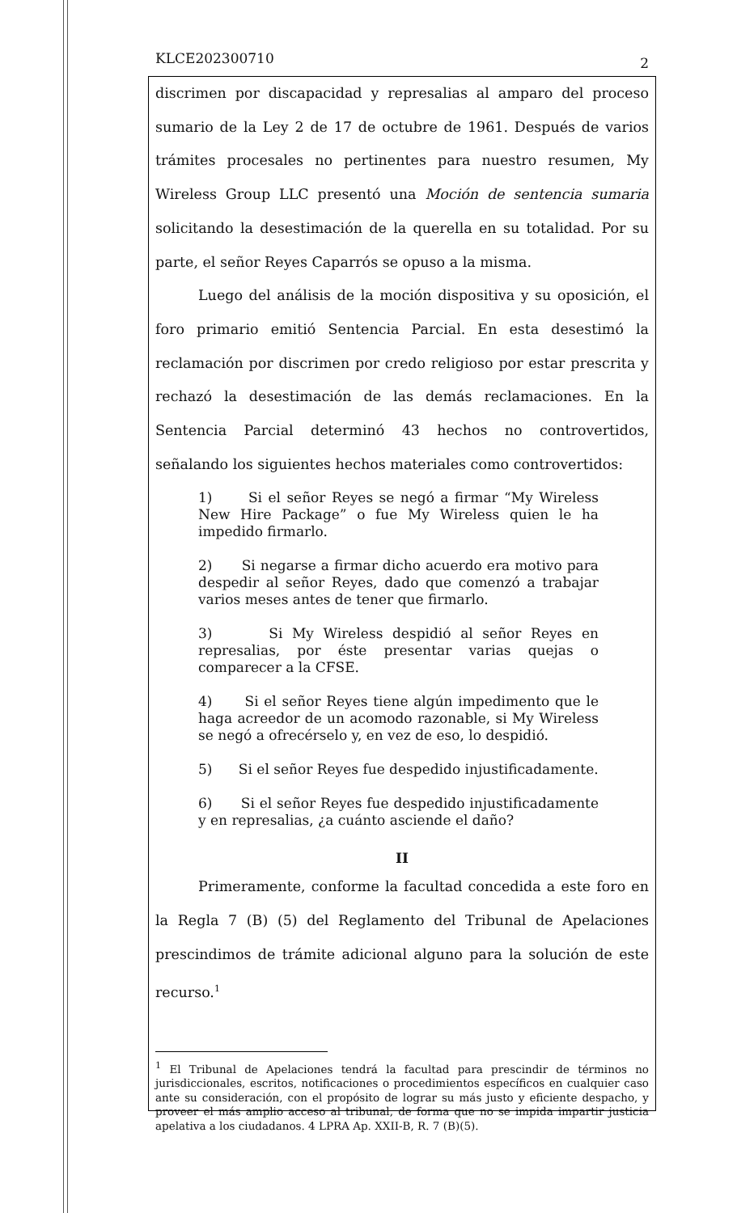KLCE202300710 2
discrimen por discapacidad y represalias al amparo del proceso sumario de la Ley 2 de 17 de octubre de 1961. Después de varios trámites procesales no pertinentes para nuestro resumen, My Wireless Group LLC presentó una Moción de sentencia sumaria solicitando la desestimación de la querella en su totalidad. Por su parte, el señor Reyes Caparrós se opuso a la misma.
Luego del análisis de la moción dispositiva y su oposición, el foro primario emitió Sentencia Parcial. En esta desestimó la reclamación por discrimen por credo religioso por estar prescrita y rechazó la desestimación de las demás reclamaciones. En la Sentencia Parcial determinó 43 hechos no controvertidos, señalando los siguientes hechos materiales como controvertidos:
1) Si el señor Reyes se negó a firmar “My Wireless New Hire Package” o fue My Wireless quien le ha impedido firmarlo.
2) Si negarse a firmar dicho acuerdo era motivo para despedir al señor Reyes, dado que comenzó a trabajar varios meses antes de tener que firmarlo.
3) Si My Wireless despidió al señor Reyes en represalias, por éste presentar varias quejas o comparecer a la CFSE.
4) Si el señor Reyes tiene algún impedimento que le haga acreedor de un acomodo razonable, si My Wireless se negó a ofrecérselo y, en vez de eso, lo despidió.
5) Si el señor Reyes fue despedido injustificadamente.
6) Si el señor Reyes fue despedido injustificadamente y en represalias, ¿a cuánto asciende el daño?
II
Primeramente, conforme la facultad concedida a este foro en la Regla 7 (B) (5) del Reglamento del Tribunal de Apelaciones prescindimos de trámite adicional alguno para la solución de este recurso.<sup>1</sup>
<sup>1</sup> El Tribunal de Apelaciones tendrá la facultad para prescindir de términos no jurisdiccionales, escritos, notificaciones o procedimientos específicos en cualquier caso ante su consideración, con el propósito de lograr su más justo y eficiente despacho, y proveer el más amplio acceso al tribunal, de forma que no se impida impartir justicia apelativa a los ciudadanos. 4 LPRA Ap. XXII-B, R. 7 (B)(5).